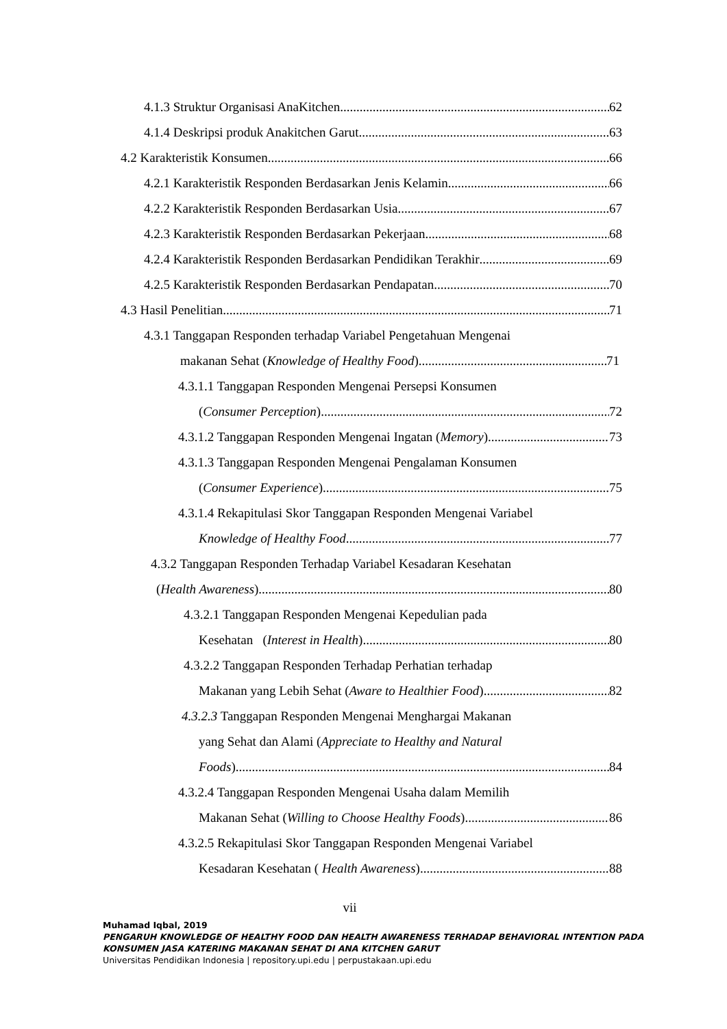4.1.3 Struktur Organisasi AnaKitchen 62
4.1.4 Deskripsi produk Anakitchen Garut 63
4.2 Karakteristik Konsumen 66
4.2.1 Karakteristik Responden Berdasarkan Jenis Kelamin 66
4.2.2 Karakteristik Responden Berdasarkan Usia 67
4.2.3 Karakteristik Responden Berdasarkan Pekerjaan 68
4.2.4 Karakteristik Responden Berdasarkan Pendidikan Terakhir 69
4.2.5 Karakteristik Responden Berdasarkan Pendapatan 70
4.3 Hasil Penelitian 71
4.3.1 Tanggapan Responden terhadap Variabel Pengetahuan Mengenai
makanan Sehat (Knowledge of Healthy Food) 71
4.3.1.1 Tanggapan Responden Mengenai Persepsi Konsumen
(Consumer Perception) 72
4.3.1.2 Tanggapan Responden Mengenai Ingatan (Memory) 73
4.3.1.3 Tanggapan Responden Mengenai Pengalaman Konsumen
(Consumer Experience) 75
4.3.1.4 Rekapitulasi Skor Tanggapan Responden Mengenai Variabel
Knowledge of Healthy Food 77
4.3.2 Tanggapan Responden Terhadap Variabel Kesadaran Kesehatan
(Health Awareness) 80
4.3.2.1 Tanggapan Responden Mengenai Kepedulian pada
Kesehatan (Interest in Health) 80
4.3.2.2 Tanggapan Responden Terhadap Perhatian terhadap
Makanan yang Lebih Sehat (Aware to Healthier Food) 82
4.3.2.3 Tanggapan Responden Mengenai Menghargai Makanan
yang Sehat dan Alami (Appreciate to Healthy and Natural
Foods) 84
4.3.2.4 Tanggapan Responden Mengenai Usaha dalam Memilih
Makanan Sehat (Willing to Choose Healthy Foods) 86
4.3.2.5 Rekapitulasi Skor Tanggapan Responden Mengenai Variabel
Kesadaran Kesehatan ( Health Awareness) 88
vii
Muhamad Iqbal, 2019
PENGARUH KNOWLEDGE OF HEALTHY FOOD DAN HEALTH AWARENESS TERHADAP BEHAVIORAL INTENTION PADA
KONSUMEN JASA KATERING MAKANAN SEHAT DI ANA KITCHEN GARUT
Universitas Pendidikan Indonesia | repository.upi.edu | perpustakaan.upi.edu